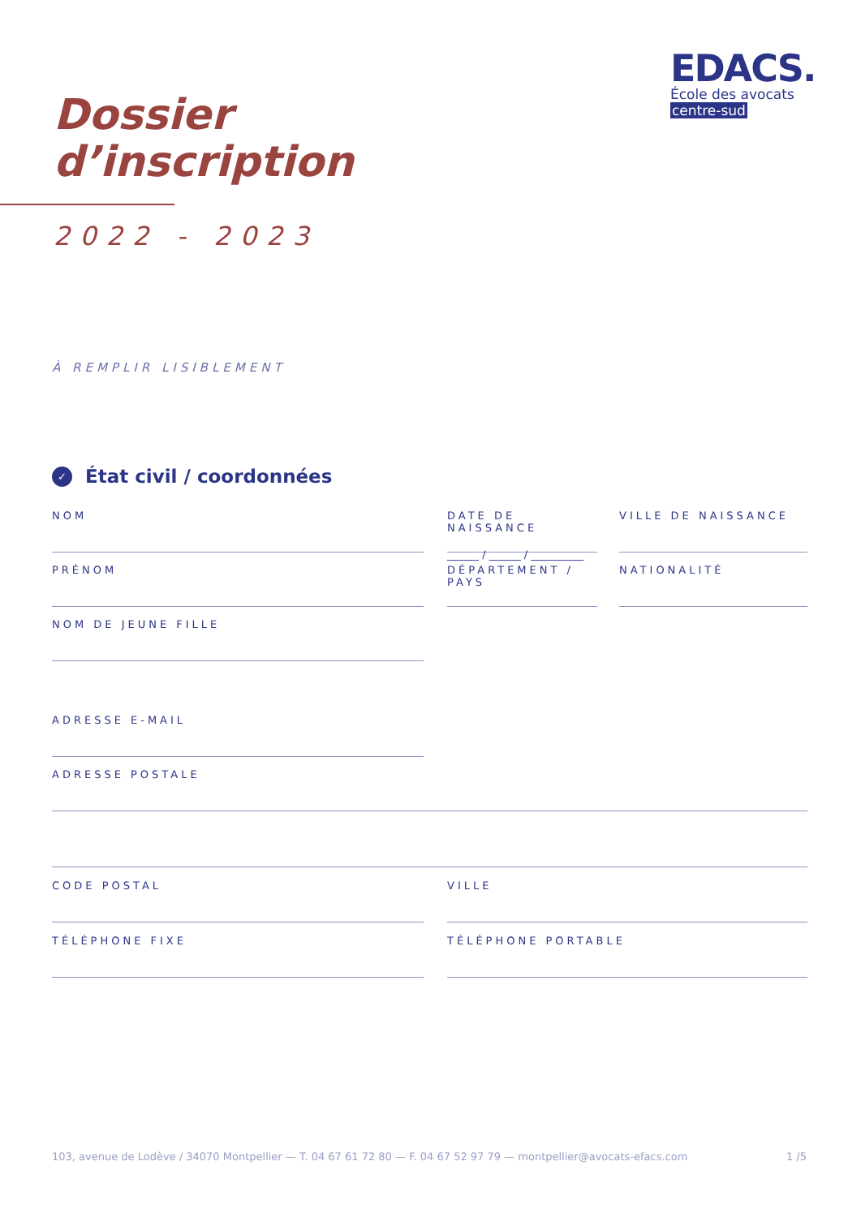EDACS.
École des avocats
centre-sud
Dossier
d’inscription
2022 - 2023
À REMPLIR LISIBLEMENT
✓ État civil / coordonnées
NOM
DATE DE NAISSANCE
______ / ______ / __________
VILLE DE NAISSANCE
PRÉNOM
DÉPARTEMENT / PAYS
NATIONALITÉ
NOM DE JEUNE FILLE
ADRESSE E-MAIL
ADRESSE POSTALE
CODE POSTAL VILLE
TÉLÉPHONE FIXE TÉLÉPHONE PORTABLE
103, avenue de Lodève / 34070 Montpellier — T. 04 67 61 72 80 — F. 04 67 52 97 79 — montpellier@avocats-efacs.com 1 /5